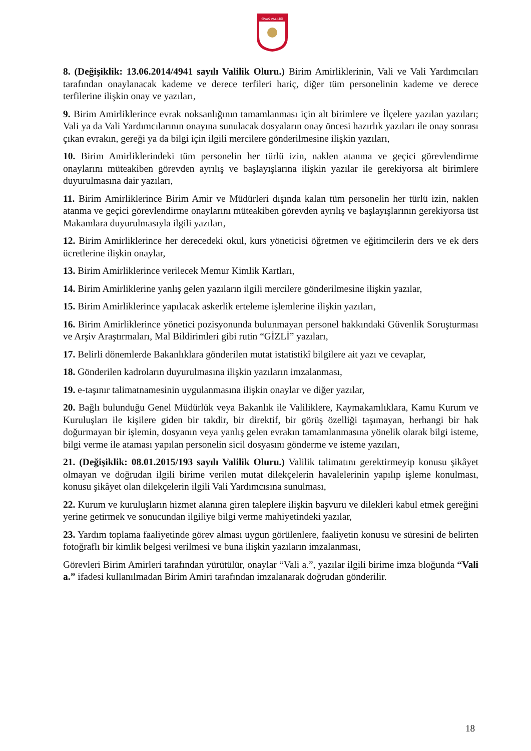SİVAS VALİLİĞİ
8. (Değişiklik: 13.06.2014/4941 sayılı Valilik Oluru.) Birim Amirliklerinin, Vali ve Vali Yardımcıları tarafından onaylanacak kademe ve derece terfileri hariç, diğer tüm personelinin kademe ve derece terfilerine ilişkin onay ve yazıları,
9. Birim Amirliklerince evrak noksanlığının tamamlanması için alt birimlere ve İlçelere yazılan yazıları; Vali ya da Vali Yardımcılarının onayına sunulacak dosyaların onay öncesi hazırlık yazıları ile onay sonrası çıkan evrakın, gereği ya da bilgi için ilgili mercilere gönderilmesine ilişkin yazıları,
10. Birim Amirliklerindeki tüm personelin her türlü izin, naklen atanma ve geçici görevlendirme onaylarını müteakiben görevden ayrılış ve başlayışlarına ilişkin yazılar ile gerekiyorsa alt birimlere duyurulmasına dair yazıları,
11. Birim Amirliklerince Birim Amir ve Müdürleri dışında kalan tüm personelin her türlü izin, naklen atanma ve geçici görevlendirme onaylarını müteakiben görevden ayrılış ve başlayışlarının gerekiyorsa üst Makamlara duyurulmasıyla ilgili yazıları,
12. Birim Amirliklerince her derecedeki okul, kurs yöneticisi öğretmen ve eğitimcilerin ders ve ek ders ücretlerine ilişkin onaylar,
13. Birim Amirliklerince verilecek Memur Kimlik Kartları,
14. Birim Amirliklerine yanlış gelen yazıların ilgili mercilere gönderilmesine ilişkin yazılar,
15. Birim Amirliklerince yapılacak askerlik erteleme işlemlerine ilişkin yazıları,
16. Birim Amirliklerince yönetici pozisyonunda bulunmayan personel hakkındaki Güvenlik Soruşturması ve Arşiv Araştırmaları, Mal Bildirimleri gibi rutin “GİZLİ” yazıları,
17. Belirli dönemlerde Bakanlıklara gönderilen mutat istatistikî bilgilere ait yazı ve cevaplar,
18. Gönderilen kadroların duyurulmasına ilişkin yazıların imzalanması,
19. e-taşınır talimatnamesinin uygulanmasına ilişkin onaylar ve diğer yazılar,
20. Bağlı bulunduğu Genel Müdürlük veya Bakanlık ile Valiliklere, Kaymakamlıklara, Kamu Kurum ve Kuruluşları ile kişilere giden bir takdir, bir direktif, bir görüş özelliği taşımayan, herhangi bir hak doğurmayan bir işlemin, dosyanın veya yanlış gelen evrakın tamamlanmasına yönelik olarak bilgi isteme, bilgi verme ile ataması yapılan personelin sicil dosyasını gönderme ve isteme yazıları,
21. (Değişiklik: 08.01.2015/193 sayılı Valilik Oluru.) Valilik talimatını gerektirmeyip konusu şikâyet olmayan ve doğrudan ilgili birime verilen mutat dilekçelerin havalelerinin yapılıp işleme konulması, konusu şikâyet olan dilekçelerin ilgili Vali Yardımcısına sunulması,
22. Kurum ve kuruluşların hizmet alanına giren taleplere ilişkin başvuru ve dilekleri kabul etmek gereğini yerine getirmek ve sonucundan ilgiliye bilgi verme mahiyetindeki yazılar,
23. Yardım toplama faaliyetinde görev alması uygun görülenlere, faaliyetin konusu ve süresini de belirten fotoğraflı bir kimlik belgesi verilmesi ve buna ilişkin yazıların imzalanması,
Görevleri Birim Amirleri tarafından yürütülür, onaylar “Vali a.”, yazılar ilgili birime imza bloğunda “Vali a.” ifadesi kullanılmadan Birim Amiri tarafından imzalanarak doğrudan gönderilir.
18